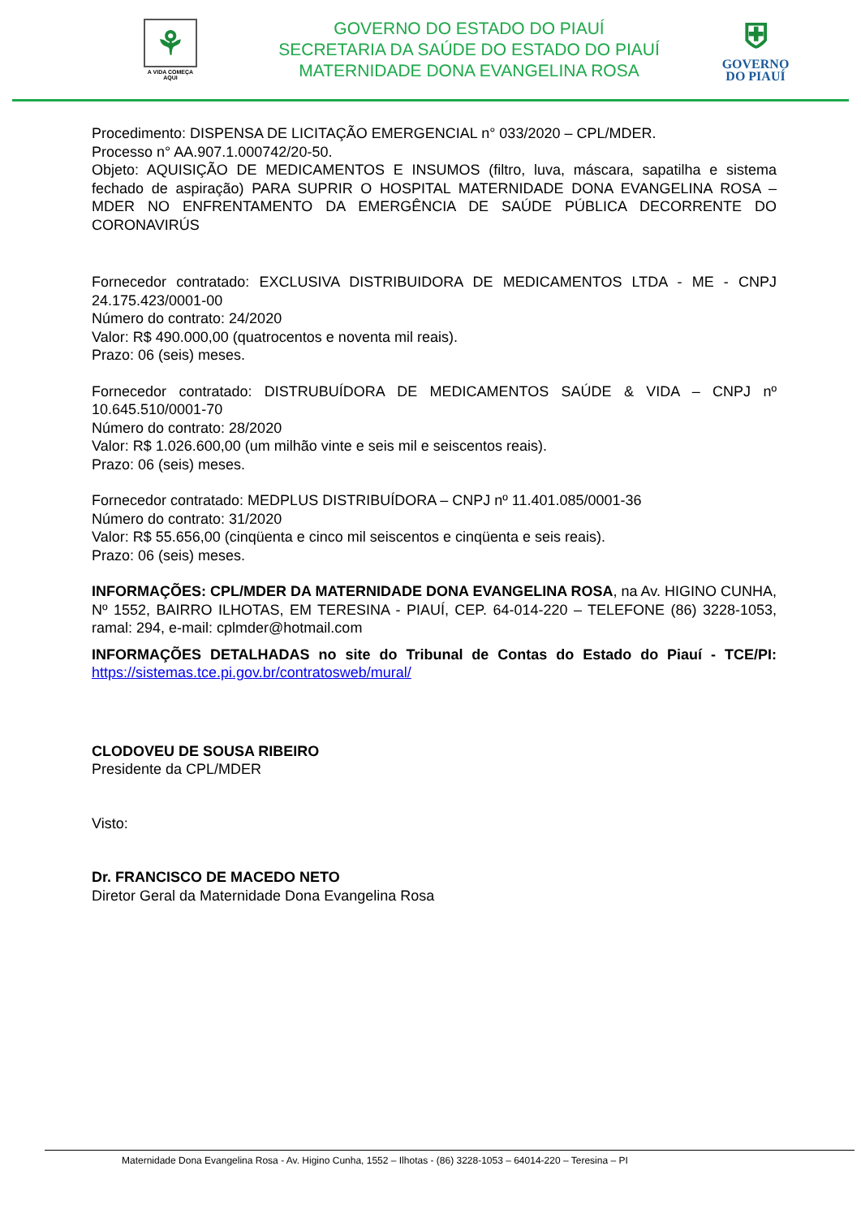⚘
A VIDA COMEÇA
AQUI
GOVERNO DO ESTADO DO PIAUÍ
SECRETARIA DA SAÚDE DO ESTADO DO PIAUÍ
MATERNIDADE DONA EVANGELINA ROSA
⛨
GOVERNO
DO PIAUÍ
Procedimento: DISPENSA DE LICITAÇÃO EMERGENCIAL n° 033/2020 – CPL/MDER.
Processo n° AA.907.1.000742/20-50.
Objeto: AQUISIÇÃO DE MEDICAMENTOS E INSUMOS (filtro, luva, máscara, sapatilha e sistema fechado de aspiração) PARA SUPRIR O HOSPITAL MATERNIDADE DONA EVANGELINA ROSA – MDER NO ENFRENTAMENTO DA EMERGÊNCIA DE SAÚDE PÚBLICA DECORRENTE DO CORONAVIRÚS
Fornecedor contratado: EXCLUSIVA DISTRIBUIDORA DE MEDICAMENTOS LTDA - ME - CNPJ 24.175.423/0001-00
Número do contrato: 24/2020
Valor: R$ 490.000,00 (quatrocentos e noventa mil reais).
Prazo: 06 (seis) meses.
Fornecedor contratado: DISTRUBUÍDORA DE MEDICAMENTOS SAÚDE & VIDA – CNPJ nº 10.645.510/0001-70
Número do contrato: 28/2020
Valor: R$ 1.026.600,00 (um milhão vinte e seis mil e seiscentos reais).
Prazo: 06 (seis) meses.
Fornecedor contratado: MEDPLUS DISTRIBUÍDORA – CNPJ nº 11.401.085/0001-36
Número do contrato: 31/2020
Valor: R$ 55.656,00 (cinqüenta e cinco mil seiscentos e cinqüenta e seis reais).
Prazo: 06 (seis) meses.
INFORMAÇÕES: CPL/MDER DA MATERNIDADE DONA EVANGELINA ROSA, na Av. HIGINO CUNHA, Nº 1552, BAIRRO ILHOTAS, EM TERESINA - PIAUÍ, CEP. 64-014-220 – TELEFONE (86) 3228-1053, ramal: 294, e-mail: cplmder@hotmail.com
INFORMAÇÕES DETALHADAS no site do Tribunal de Contas do Estado do Piauí - TCE/PI: https://sistemas.tce.pi.gov.br/contratosweb/mural/
CLODOVEU DE SOUSA RIBEIRO
Presidente da CPL/MDER
Visto:
Dr. FRANCISCO DE MACEDO NETO
Diretor Geral da Maternidade Dona Evangelina Rosa
Maternidade Dona Evangelina Rosa - Av. Higino Cunha, 1552 – Ilhotas - (86) 3228-1053 – 64014-220 – Teresina – PI